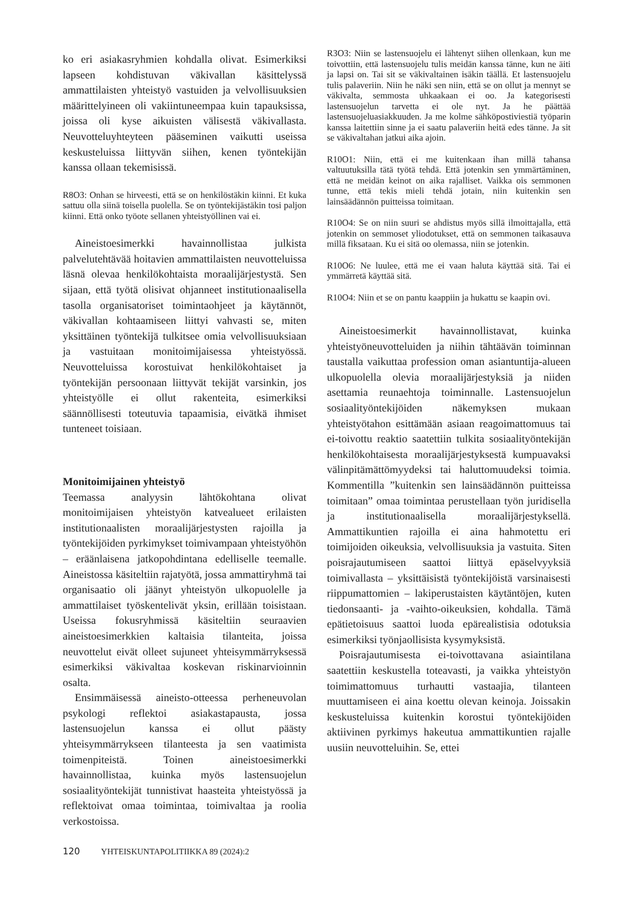ko eri asiakasryhmien kohdalla olivat. Esimerkiksi lapseen kohdistuvan väkivallan käsittelyssä ammattilaisten yhteistyö vastuiden ja velvollisuuksien määrittelyineen oli vakiintuneempaa kuin tapauksissa, joissa oli kyse aikuisten välisestä väkivallasta. Neuvotteluyhteyteen pääseminen vaikutti useissa keskusteluissa liittyvän siihen, kenen työntekijän kanssa ollaan tekemisissä.
R8O3: Onhan se hirveesti, että se on henkilöstäkin kiinni. Et kuka sattuu olla siinä toisella puolella. Se on työntekijästäkin tosi paljon kiinni. Että onko työote sellanen yhteistyöllinen vai ei.
Aineistoesimerkki havainnollistaa julkista palvelutehtävää hoitavien ammattilaisten neuvotteluissa läsnä olevaa henkilökohtaista moraalijärjestystä. Sen sijaan, että työtä olisivat ohjanneet institutionaalisella tasolla organisatoriset toimintaohjeet ja käytännöt, väkivallan kohtaamiseen liittyi vahvasti se, miten yksittäinen työntekijä tulkitsee omia velvollisuuksiaan ja vastuitaan monitoimijaisessa yhteistyössä. Neuvotteluissa korostuivat henkilökohtaiset ja työntekijän persoonaan liittyvät tekijät varsinkin, jos yhteistyölle ei ollut rakenteita, esimerkiksi säännöllisesti toteutuvia tapaamisia, eivätkä ihmiset tunteneet toisiaan.
Monitoimijainen yhteistyö
Teemassa analyysin lähtökohtana olivat monitoimijaisen yhteistyön katvealueet erilaisten institutionaalisten moraalijärjestysten rajoilla ja työntekijöiden pyrkimykset toimivampaan yhteistyöhön – eräänlaisena jatkopohdintana edelliselle teemalle. Aineistossa käsiteltiin rajatyötä, jossa ammattiryhmä tai organisaatio oli jäänyt yhteistyön ulkopuolelle ja ammattilaiset työskentelivät yksin, erillään toisistaan. Useissa fokusryhmissä käsiteltiin seuraavien aineistoesimerkkien kaltaisia tilanteita, joissa neuvottelut eivät olleet sujuneet yhteisymmärryksessä esimerkiksi väkivaltaa koskevan riskinarvioinnin osalta.
Ensimmäisessä aineisto-otteessa perheneuvolan psykologi reflektoi asiakastapausta, jossa lastensuojelun kanssa ei ollut päästy yhteisymmärrykseen tilanteesta ja sen vaatimista toimenpiteistä. Toinen aineistoesimerkki havainnollistaa, kuinka myös lastensuojelun sosiaalityöntekijät tunnistivat haasteita yhteistyössä ja reflektoivat omaa toimintaa, toimivaltaa ja roolia verkostoissa.
R3O3: Niin se lastensuojelu ei lähtenyt siihen ollenkaan, kun me toivottiin, että lastensuojelu tulis meidän kanssa tänne, kun ne äiti ja lapsi on. Tai sit se väkivaltainen isäkin täällä. Et lastensuojelu tulis palaveriin. Niin he näki sen niin, että se on ollut ja mennyt se väkivalta, semmosta uhkaakaan ei oo. Ja kategorisesti lastensuojelun tarvetta ei ole nyt. Ja he päättää lastensuojeluasiakkuuden. Ja me kolme sähköpostiviestiä työparin kanssa laitettiin sinne ja ei saatu palaveriin heitä edes tänne. Ja sit se väkivaltahan jatkui aika ajoin.
R10O1: Niin, että ei me kuitenkaan ihan millä tahansa valtuutuksilla tätä työtä tehdä. Että jotenkin sen ymmärtäminen, että ne meidän keinot on aika rajalliset. Vaikka ois semmonen tunne, että tekis mieli tehdä jotain, niin kuitenkin sen lainsäädännön puitteissa toimitaan.
R10O4: Se on niin suuri se ahdistus myös sillä ilmoittajalla, että jotenkin on semmoset yliodotukset, että on semmonen taikasauva millä fiksataan. Ku ei sitä oo olemassa, niin se jotenkin.
R10O6: Ne luulee, että me ei vaan haluta käyttää sitä. Tai ei ymmärretä käyttää sitä.
R10O4: Niin et se on pantu kaappiin ja hukattu se kaapin ovi.
Aineistoesimerkit havainnollistavat, kuinka yhteistyöneuvotteluiden ja niihin tähtäävän toiminnan taustalla vaikuttaa profession oman asiantuntija-alueen ulkopuolella olevia moraalijärjestyksiä ja niiden asettamia reunaehtoja toiminnalle. Lastensuojelun sosiaalityöntekijöiden näkemyksen mukaan yhteistyötahon esittämään asiaan reagoimattomuus tai ei-toivottu reaktio saatettiin tulkita sosiaalityöntekijän henkilökohtaisesta moraalijärjestyksestä kumpuavaksi välinpitämättömyydeksi tai haluttomuudeksi toimia. Kommentilla ”kuitenkin sen lainsäädännön puitteissa toimitaan” omaa toimintaa perustellaan työn juridisella ja institutionaalisella moraalijärjestyksellä. Ammattikuntien rajoilla ei aina hahmotettu eri toimijoiden oikeuksia, velvollisuuksia ja vastuita. Siten poisrajautumiseen saattoi liittyä epäselvyyksiä toimivallasta – yksittäisistä työntekijöistä varsinaisesti riippumattomien – lakiperustaisten käytäntöjen, kuten tiedonsaanti- ja -vaihto-oikeuksien, kohdalla. Tämä epätietoisuus saattoi luoda epärealistisia odotuksia esimerkiksi työnjaollisista kysymyksistä.
Poisrajautumisesta ei-toivottavana asiaintilana saatettiin keskustella toteavasti, ja vaikka yhteistyön toimimattomuus turhautti vastaajia, tilanteen muuttamiseen ei aina koettu olevan keinoja. Joissakin keskusteluissa kuitenkin korostui työntekijöiden aktiivinen pyrkimys hakeutua ammattikuntien rajalle uusiin neuvotteluihin. Se, ettei
120 YHTEISKUNTAPOLITIIKKA 89 (2024):2